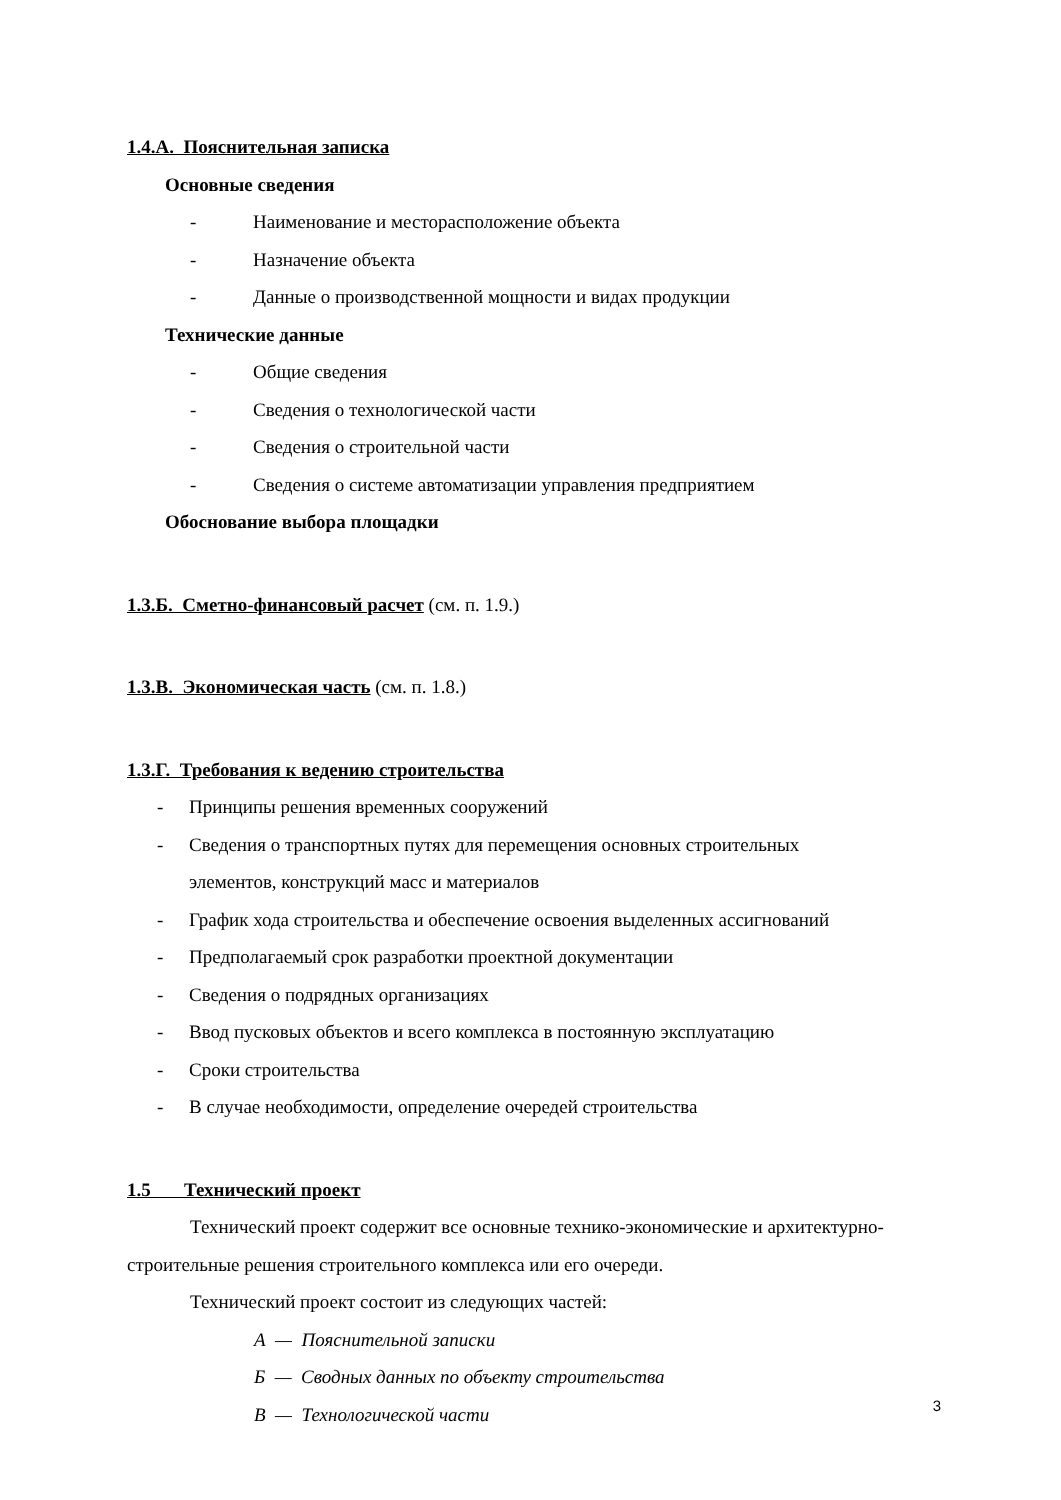1.4.А. Пояснительная записка
Основные сведения
- Наименование и месторасположение объекта
- Назначение объекта
- Данные о производственной мощности и видах продукции
Технические данные
- Общие сведения
- Сведения о технологической части
- Сведения о строительной части
- Сведения о системе автоматизации управления предприятием
Обоснование выбора площадки
1.3.Б. Сметно-финансовый расчет (см. п. 1.9.)
1.3.В. Экономическая часть (см. п. 1.8.)
1.3.Г. Требования к ведению строительства
- Принципы решения временных сооружений
- Сведения о транспортных путях для перемещения основных строительных
элементов, конструкций масс и материалов
- График хода строительства и обеспечение освоения выделенных ассигнований
- Предполагаемый срок разработки проектной документации
- Сведения о подрядных организациях
- Ввод пусковых объектов и всего комплекса в постоянную эксплуатацию
- Сроки строительства
- В случае необходимости, определение очередей строительства
1.5 Технический проект
Технический проект содержит все основные технико-экономические и архитектурно-строительные решения строительного комплекса или его очереди.
Технический проект состоит из следующих частей:
А — Пояснительной записки
Б — Сводных данных по объекту строительства
В — Технологической части
3